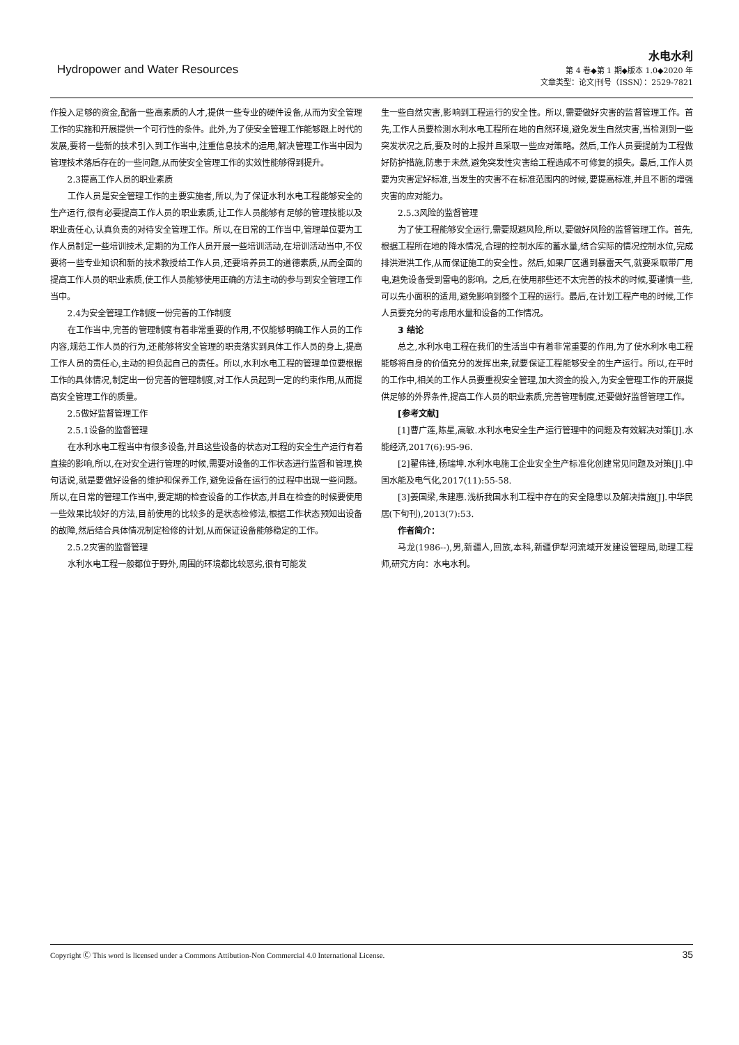Hydropower and Water Resources
水电水利
第 4 卷◆第 1 期◆版本 1.0◆2020 年
文章类型：论文|刊号（ISSN）：2529-7821
作投入足够的资金,配备一些高素质的人才,提供一些专业的硬件设备,从而为安全管理工作的实施和开展提供一个可行性的条件。此外,为了使安全管理工作能够跟上时代的发展,要将一些新的技术引入到工作当中,注重信息技术的运用,解决管理工作当中因为管理技术落后存在的一些问题,从而使安全管理工作的实效性能够得到提升。
2.3提高工作人员的职业素质
工作人员是安全管理工作的主要实施者,所以,为了保证水利水电工程能够安全的生产运行,很有必要提高工作人员的职业素质,让工作人员能够有足够的管理技能以及职业责任心,认真负责的对待安全管理工作。所以,在日常的工作当中,管理单位要为工作人员制定一些培训技术,定期的为工作人员开展一些培训活动,在培训活动当中,不仅要将一些专业知识和新的技术教授给工作人员,还要培养员工的道德素质,从而全面的提高工作人员的职业素质,使工作人员能够使用正确的方法主动的参与到安全管理工作当中。
2.4为安全管理工作制度一份完善的工作制度
在工作当中,完善的管理制度有着非常重要的作用,不仅能够明确工作人员的工作内容,规范工作人员的行为,还能够将安全管理的职责落实到具体工作人员的身上,提高工作人员的责任心,主动的担负起自己的责任。所以,水利水电工程的管理单位要根据工作的具体情况,制定出一份完善的管理制度,对工作人员起到一定的约束作用,从而提高安全管理工作的质量。
2.5做好监督管理工作
2.5.1设备的监督管理
在水利水电工程当中有很多设备,并且这些设备的状态对工程的安全生产运行有着直接的影响,所以,在对安全进行管理的时候,需要对设备的工作状态进行监督和管理,换句话说,就是要做好设备的维护和保养工作,避免设备在运行的过程中出现一些问题。所以,在日常的管理工作当中,要定期的检查设备的工作状态,并且在检查的时候要使用一些效果比较好的方法,目前使用的比较多的是状态检修法,根据工作状态预知出设备的故障,然后结合具体情况制定检修的计划,从而保证设备能够稳定的工作。
2.5.2灾害的监督管理
水利水电工程一般都位于野外,周围的环境都比较恶劣,很有可能发
生一些自然灾害,影响到工程运行的安全性。所以,需要做好灾害的监督管理工作。首先,工作人员要检测水利水电工程所在地的自然环境,避免发生自然灾害,当检测到一些突发状况之后,要及时的上报并且采取一些应对策略。然后,工作人员要提前为工程做好防护措施,防患于未然,避免突发性灾害给工程造成不可修复的损失。最后,工作人员要为灾害定好标准,当发生的灾害不在标准范围内的时候,要提高标准,并且不断的增强灾害的应对能力。
2.5.3风险的监督管理
为了使工程能够安全运行,需要规避风险,所以,要做好风险的监督管理工作。首先,根据工程所在地的降水情况,合理的控制水库的蓄水量,结合实际的情况控制水位,完成排洪泄洪工作,从而保证施工的安全性。然后,如果厂区遇到暴雷天气,就要采取带厂用电,避免设备受到雷电的影响。之后,在使用那些还不太完善的技术的时候,要谨慎一些,可以先小面积的适用,避免影响到整个工程的运行。最后,在计划工程产电的时候,工作人员要充分的考虑用水量和设备的工作情况。
3 结论
总之,水利水电工程在我们的生活当中有着非常重要的作用,为了使水利水电工程能够将自身的价值充分的发挥出来,就要保证工程能够安全的生产运行。所以,在平时的工作中,相关的工作人员要重视安全管理,加大资金的投入,为安全管理工作的开展提供足够的外界条件,提高工作人员的职业素质,完善管理制度,还要做好监督管理工作。
[参考文献]
[1]曹广莲,陈星,高敏.水利水电安全生产运行管理中的问题及有效解决对策[J].水能经济,2017(6):95-96.
[2]翟伟锋,杨瑞坤.水利水电施工企业安全生产标准化创建常见问题及对策[J].中国水能及电气化,2017(11):55-58.
[3]姜国梁,朱建惠.浅析我国水利工程中存在的安全隐患以及解决措施[J].中华民居(下旬刊),2013(7):53.
作者简介：
马龙(1986--),男,新疆人,回族,本科,新疆伊犁河流域开发建设管理局,助理工程师,研究方向：水电水利。
Copyright Ⓒ This word is licensed under a Commons Attibution-Non Commercial 4.0 International License. 35